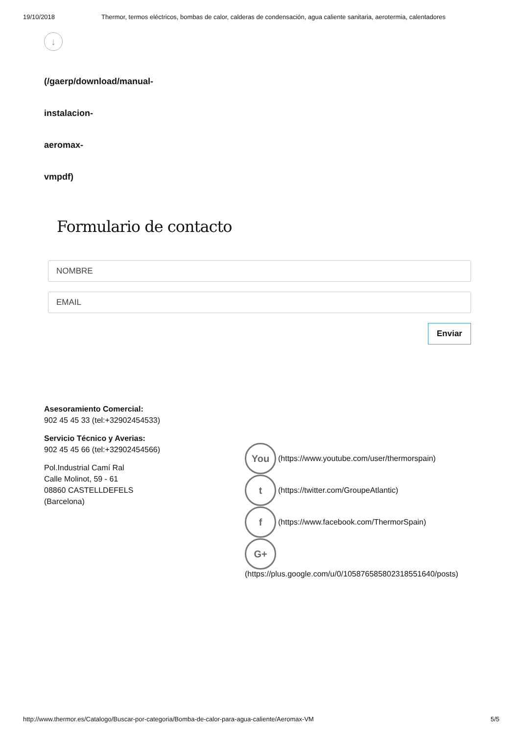19/10/2018 Thermor, termos eléctricos, bombas de calor, calderas de condensación, agua caliente sanitaria, aerotermia, calentadores
↓
(/gaerp/download/manual-
instalacion-
aeromax-
vmpdf)
Formulario de contacto
NOMBRE
EMAIL
Enviar
Asesoramiento Comercial:
902 45 45 33 (tel:+32902454533)
Servicio Técnico y Averias:
902 45 45 66 (tel:+32902454566)
Pol.Industrial Camí Ral
Calle Molinot, 59 - 61
08860 CASTELLDEFELS
(Barcelona)
You
(https://www.youtube.com/user/thermorspain)
t
(https://twitter.com/GroupeAtlantic)
f
(https://www.facebook.com/ThermorSpain)
G+
(https://plus.google.com/u/0/105876585802318551640/posts)
http://www.thermor.es/Catalogo/Buscar-por-categoria/Bomba-de-calor-para-agua-caliente/Aeromax-VM 5/5